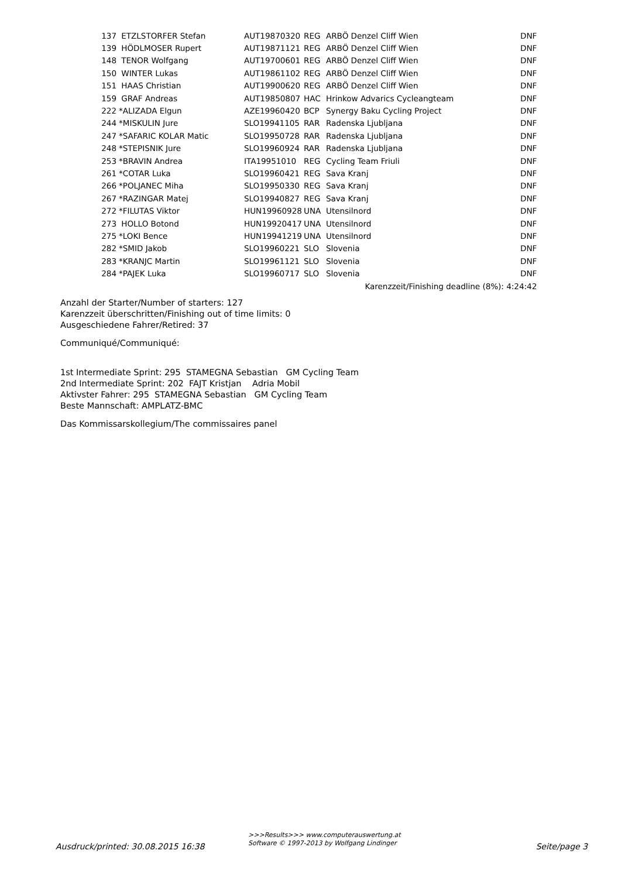| 137 | ETZLSTORFER Stefan | AUT19870320 | REG | ARBÖ Denzel Cliff Wien | DNF |
| 139 | HÖDLMOSER Rupert | AUT19871121 | REG | ARBÖ Denzel Cliff Wien | DNF |
| 148 | TENOR Wolfgang | AUT19700601 | REG | ARBÖ Denzel Cliff Wien | DNF |
| 150 | WINTER Lukas | AUT19861102 | REG | ARBÖ Denzel Cliff Wien | DNF |
| 151 | HAAS Christian | AUT19900620 | REG | ARBÖ Denzel Cliff Wien | DNF |
| 159 | GRAF Andreas | AUT19850807 | HAC | Hrinkow Advarics Cycleangteam | DNF |
| 222 | *ALIZADA Elgun | AZE19960420 | BCP | Synergy Baku Cycling Project | DNF |
| 244 | *MISKULIN Jure | SLO19941105 | RAR | Radenska Ljubljana | DNF |
| 247 | *SAFARIC KOLAR Matic | SLO19950728 | RAR | Radenska Ljubljana | DNF |
| 248 | *STEPISNIK Jure | SLO19960924 | RAR | Radenska Ljubljana | DNF |
| 253 | *BRAVIN Andrea | ITA19951010 | REG | Cycling Team Friuli | DNF |
| 261 | *COTAR Luka | SLO19960421 | REG | Sava Kranj | DNF |
| 266 | *POLJANEC Miha | SLO19950330 | REG | Sava Kranj | DNF |
| 267 | *RAZINGAR Matej | SLO19940827 | REG | Sava Kranj | DNF |
| 272 | *FILUTAS Viktor | HUN19960928 | UNA | Utensilnord | DNF |
| 273 | HOLLO Botond | HUN19920417 | UNA | Utensilnord | DNF |
| 275 | *LOKI Bence | HUN19941219 | UNA | Utensilnord | DNF |
| 282 | *SMID Jakob | SLO19960221 | SLO | Slovenia | DNF |
| 283 | *KRANJC Martin | SLO19961121 | SLO | Slovenia | DNF |
| 284 | *PAJEK Luka | SLO19960717 | SLO | Slovenia | DNF |
| Karenzzeit/Finishing deadline (8%): 4:24:42 | | | | | |
Anzahl der Starter/Number of starters: 127
Karenzzeit überschritten/Finishing out of time limits: 0
Ausgeschiedene Fahrer/Retired: 37
Communiqué/Communiqué:
1st Intermediate Sprint: 295 STAMEGNA Sebastian GM Cycling Team
2nd Intermediate Sprint: 202 FAJT Kristjan Adria Mobil
Aktivster Fahrer: 295 STAMEGNA Sebastian GM Cycling Team
Beste Mannschaft: AMPLATZ-BMC
Das Kommissarskollegium/The commissaires panel
Ausdruck/printed: 30.08.2015 16:38
>>>Results>>> www.computerauswertung.at
Software © 1997-2013 by Wolfgang Lindinger Seite/page 3